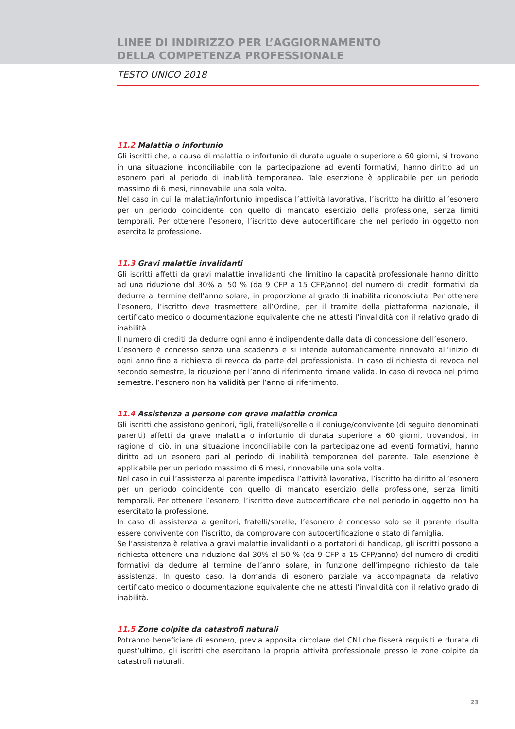LINEE DI INDIRIZZO PER L’AGGIORNAMENTO
DELLA COMPETENZA PROFESSIONALE
TESTO UNICO 2018
11.2 Malattia o infortunio
Gli iscritti che, a causa di malattia o infortunio di durata uguale o superiore a 60 giorni, si trovano in una situazione inconciliabile con la partecipazione ad eventi formativi, hanno diritto ad un esonero pari al periodo di inabilità temporanea. Tale esenzione è applicabile per un periodo massimo di 6 mesi, rinnovabile una sola volta.
Nel caso in cui la malattia/infortunio impedisca l’attività lavorativa, l’iscritto ha diritto all’esonero per un periodo coincidente con quello di mancato esercizio della professione, senza limiti temporali. Per ottenere l’esonero, l’iscritto deve autocertificare che nel periodo in oggetto non esercita la professione.
11.3 Gravi malattie invalidanti
Gli iscritti affetti da gravi malattie invalidanti che limitino la capacità professionale hanno diritto ad una riduzione dal 30% al 50 % (da 9 CFP a 15 CFP/anno) del numero di crediti formativi da dedurre al termine dell’anno solare, in proporzione al grado di inabilità riconosciuta. Per ottenere l’esonero, l’iscritto deve trasmettere all’Ordine, per il tramite della piattaforma nazionale, il certificato medico o documentazione equivalente che ne attesti l’invalidità con il relativo grado di inabilità.
Il numero di crediti da dedurre ogni anno è indipendente dalla data di concessione dell’esonero.
L’esonero è concesso senza una scadenza e si intende automaticamente rinnovato all’inizio di ogni anno fino a richiesta di revoca da parte del professionista. In caso di richiesta di revoca nel secondo semestre, la riduzione per l’anno di riferimento rimane valida. In caso di revoca nel primo semestre, l’esonero non ha validità per l’anno di riferimento.
11.4 Assistenza a persone con grave malattia cronica
Gli iscritti che assistono genitori, figli, fratelli/sorelle o il coniuge/convivente (di seguito denominati parenti) affetti da grave malattia o infortunio di durata superiore a 60 giorni, trovandosi, in ragione di ciò, in una situazione inconciliabile con la partecipazione ad eventi formativi, hanno diritto ad un esonero pari al periodo di inabilità temporanea del parente. Tale esenzione è applicabile per un periodo massimo di 6 mesi, rinnovabile una sola volta.
Nel caso in cui l’assistenza al parente impedisca l’attività lavorativa, l’iscritto ha diritto all’esonero per un periodo coincidente con quello di mancato esercizio della professione, senza limiti temporali. Per ottenere l’esonero, l’iscritto deve autocertificare che nel periodo in oggetto non ha esercitato la professione.
In caso di assistenza a genitori, fratelli/sorelle, l’esonero è concesso solo se il parente risulta essere convivente con l’iscritto, da comprovare con autocertificazione o stato di famiglia.
Se l’assistenza è relativa a gravi malattie invalidanti o a portatori di handicap, gli iscritti possono a richiesta ottenere una riduzione dal 30% al 50 % (da 9 CFP a 15 CFP/anno) del numero di crediti formativi da dedurre al termine dell’anno solare, in funzione dell’impegno richiesto da tale assistenza. In questo caso, la domanda di esonero parziale va accompagnata da relativo certificato medico o documentazione equivalente che ne attesti l’invalidità con il relativo grado di inabilità.
11.5 Zone colpite da catastrofi naturali
Potranno beneficiare di esonero, previa apposita circolare del CNI che fisserà requisiti e durata di quest’ultimo, gli iscritti che esercitano la propria attività professionale presso le zone colpite da catastrofi naturali.
23